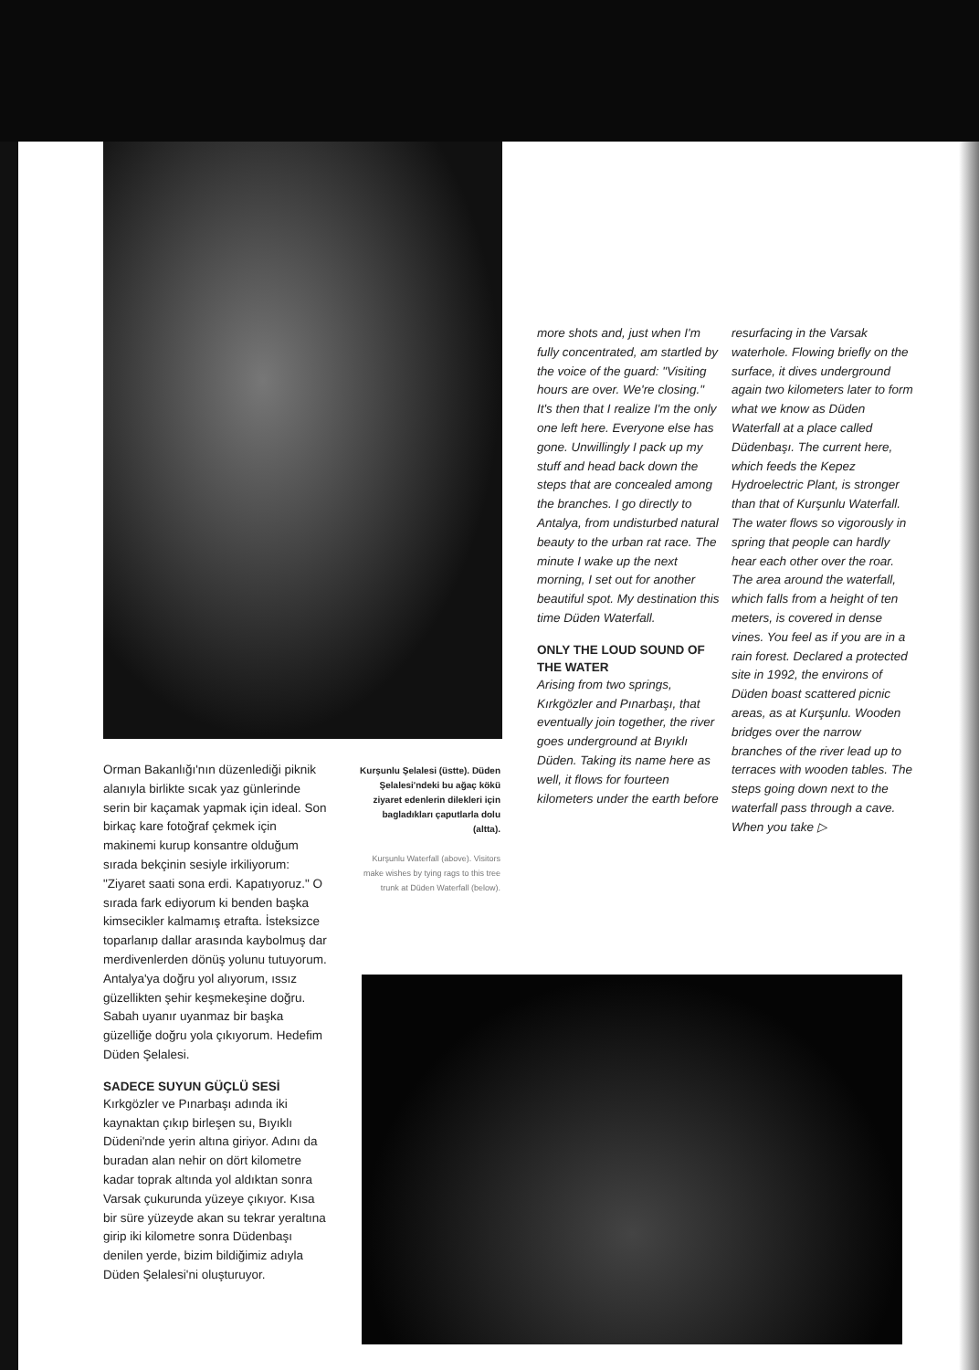more shots and, just when I'm fully concentrated, am startled by the voice of the guard: "Visiting hours are over. We're closing." It's then that I realize I'm the only one left here. Everyone else has gone. Unwillingly I pack up my stuff and head back down the steps that are concealed among the branches. I go directly to Antalya, from undisturbed natural beauty to the urban rat race. The minute I wake up the next morning, I set out for another beautiful spot. My destination this time Düden Waterfall.
ONLY THE LOUD SOUND OF THE WATER
Arising from two springs, Kırkgözler and Pınarbaşı, that eventually join together, the river goes underground at Bıyıklı Düden. Taking its name here as well, it flows for fourteen kilometers under the earth before
resurfacing in the Varsak waterhole. Flowing briefly on the surface, it dives underground again two kilometers later to form what we know as Düden Waterfall at a place called Düdenbaşı. The current here, which feeds the Kepez Hydroelectric Plant, is stronger than that of Kurşunlu Waterfall. The water flows so vigorously in spring that people can hardly hear each other over the roar. The area around the waterfall, which falls from a height of ten meters, is covered in dense vines. You feel as if you are in a rain forest. Declared a protected site in 1992, the environs of Düden boast scattered picnic areas, as at Kurşunlu. Wooden bridges over the narrow branches of the river lead up to terraces with wooden tables. The steps going down next to the waterfall pass through a cave. When you take ▷
Kurşunlu Şelalesi (üstte). Düden Şelalesi'ndeki bu ağaç kökü ziyaret edenlerin dilekleri için bagladıkları çaputlarla dolu (altta).
Kurşunlu Waterfall (above). Visitors make wishes by tying rags to this tree trunk at Düden Waterfall (below).
Orman Bakanlığı'nın düzenlediği piknik alanıyla birlikte sıcak yaz günlerinde serin bir kaçamak yapmak için ideal. Son birkaç kare fotoğraf çekmek için makinemi kurup konsantre olduğum sırada bekçinin sesiyle irkiliyorum: "Ziyaret saati sona erdi. Kapatıyoruz." O sırada fark ediyorum ki benden başka kimsecikler kalmamış etrafta. İsteksizce toparlanıp dallar arasında kaybolmuş dar merdivenlerden dönüş yolunu tutuyorum. Antalya'ya doğru yol alıyorum, ıssız güzellikten şehir keşmekeşine doğru. Sabah uyanır uyanmaz bir başka güzelliğe doğru yola çıkıyorum. Hedefim Düden Şelalesi.
SADECE SUYUN GÜÇLÜ SESİ
Kırkgözler ve Pınarbaşı adında iki kaynaktan çıkıp birleşen su, Bıyıklı Düdeni'nde yerin altına giriyor. Adını da buradan alan nehir on dört kilometre kadar toprak altında yol aldıktan sonra Varsak çukurunda yüzeye çıkıyor. Kısa bir süre yüzeyde akan su tekrar yeraltına girip iki kilometre sonra Düdenbaşı denilen yerde, bizim bildiğimiz adıyla Düden Şelalesi'ni oluşturuyor.